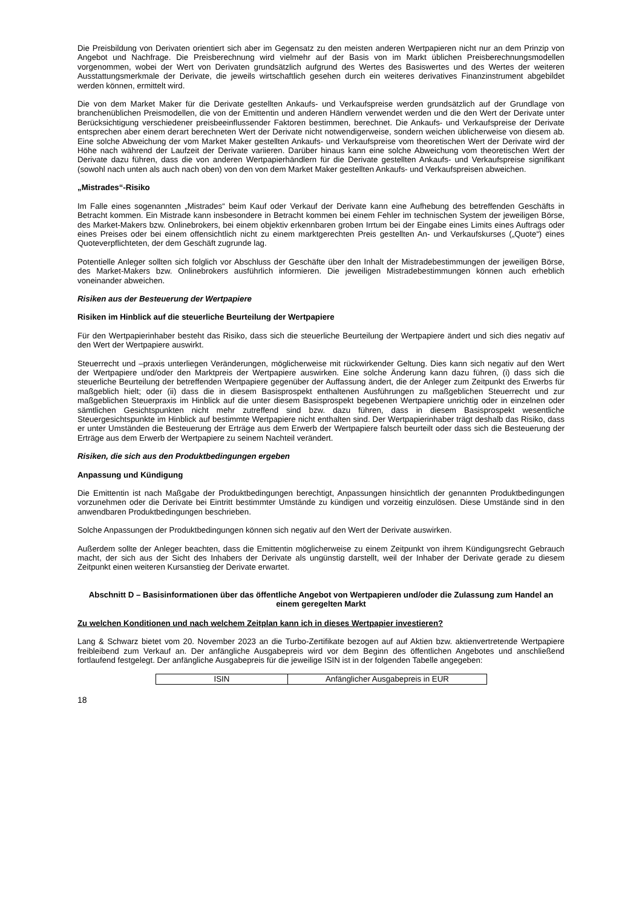Die Preisbildung von Derivaten orientiert sich aber im Gegensatz zu den meisten anderen Wertpapieren nicht nur an dem Prinzip von Angebot und Nachfrage. Die Preisberechnung wird vielmehr auf der Basis von im Markt üblichen Preisberechnungsmodellen vorgenommen, wobei der Wert von Derivaten grundsätzlich aufgrund des Wertes des Basiswertes und des Wertes der weiteren Ausstattungsmerkmale der Derivate, die jeweils wirtschaftlich gesehen durch ein weiteres derivatives Finanzinstrument abgebildet werden können, ermittelt wird.
Die von dem Market Maker für die Derivate gestellten Ankaufs- und Verkaufspreise werden grundsätzlich auf der Grundlage von branchenüblichen Preismodellen, die von der Emittentin und anderen Händlern verwendet werden und die den Wert der Derivate unter Berücksichtigung verschiedener preisbeeinflussender Faktoren bestimmen, berechnet. Die Ankaufs- und Verkaufspreise der Derivate entsprechen aber einem derart berechneten Wert der Derivate nicht notwendigerweise, sondern weichen üblicherweise von diesem ab. Eine solche Abweichung der vom Market Maker gestellten Ankaufs- und Verkaufspreise vom theoretischen Wert der Derivate wird der Höhe nach während der Laufzeit der Derivate variieren. Darüber hinaus kann eine solche Abweichung vom theoretischen Wert der Derivate dazu führen, dass die von anderen Wertpapierhändlern für die Derivate gestellten Ankaufs- und Verkaufspreise signifikant (sowohl nach unten als auch nach oben) von den von dem Market Maker gestellten Ankaufs- und Verkaufspreisen abweichen.
„Mistrades“-Risiko
Im Falle eines sogenannten „Mistrades“ beim Kauf oder Verkauf der Derivate kann eine Aufhebung des betreffenden Geschäfts in Betracht kommen. Ein Mistrade kann insbesondere in Betracht kommen bei einem Fehler im technischen System der jeweiligen Börse, des Market-Makers bzw. Onlinebrokers, bei einem objektiv erkennbaren groben Irrtum bei der Eingabe eines Limits eines Auftrags oder eines Preises oder bei einem offensichtlich nicht zu einem marktgerechten Preis gestellten An- und Verkaufskurses („Quote“) eines Quoteverpflichteten, der dem Geschäft zugrunde lag.
Potentielle Anleger sollten sich folglich vor Abschluss der Geschäfte über den Inhalt der Mistradebestimmungen der jeweiligen Börse, des Market-Makers bzw. Onlinebrokers ausführlich informieren. Die jeweiligen Mistradebestimmungen können auch erheblich voneinander abweichen.
Risiken aus der Besteuerung der Wertpapiere
Risiken im Hinblick auf die steuerliche Beurteilung der Wertpapiere
Für den Wertpapierinhaber besteht das Risiko, dass sich die steuerliche Beurteilung der Wertpapiere ändert und sich dies negativ auf den Wert der Wertpapiere auswirkt.
Steuerrecht und –praxis unterliegen Veränderungen, möglicherweise mit rückwirkender Geltung. Dies kann sich negativ auf den Wert der Wertpapiere und/oder den Marktpreis der Wertpapiere auswirken. Eine solche Änderung kann dazu führen, (i) dass sich die steuerliche Beurteilung der betreffenden Wertpapiere gegenüber der Auffassung ändert, die der Anleger zum Zeitpunkt des Erwerbs für maßgeblich hielt; oder (ii) dass die in diesem Basisprospekt enthaltenen Ausführungen zu maßgeblichen Steuerrecht und zur maßgeblichen Steuerpraxis im Hinblick auf die unter diesem Basisprospekt begebenen Wertpapiere unrichtig oder in einzelnen oder sämtlichen Gesichtspunkten nicht mehr zutreffend sind bzw. dazu führen, dass in diesem Basisprospekt wesentliche Steuergesichtspunkte im Hinblick auf bestimmte Wertpapiere nicht enthalten sind. Der Wertpapierinhaber trägt deshalb das Risiko, dass er unter Umständen die Besteuerung der Erträge aus dem Erwerb der Wertpapiere falsch beurteilt oder dass sich die Besteuerung der Erträge aus dem Erwerb der Wertpapiere zu seinem Nachteil verändert.
Risiken, die sich aus den Produktbedingungen ergeben
Anpassung und Kündigung
Die Emittentin ist nach Maßgabe der Produktbedingungen berechtigt, Anpassungen hinsichtlich der genannten Produktbedingungen vorzunehmen oder die Derivate bei Eintritt bestimmter Umstände zu kündigen und vorzeitig einzulösen. Diese Umstände sind in den anwendbaren Produktbedingungen beschrieben.
Solche Anpassungen der Produktbedingungen können sich negativ auf den Wert der Derivate auswirken.
Außerdem sollte der Anleger beachten, dass die Emittentin möglicherweise zu einem Zeitpunkt von ihrem Kündigungsrecht Gebrauch macht, der sich aus der Sicht des Inhabers der Derivate als ungünstig darstellt, weil der Inhaber der Derivate gerade zu diesem Zeitpunkt einen weiteren Kursanstieg der Derivate erwartet.
Abschnitt D – Basisinformationen über das öffentliche Angebot von Wertpapieren und/oder die Zulassung zum Handel an einem geregelten Markt
Zu welchen Konditionen und nach welchem Zeitplan kann ich in dieses Wertpapier investieren?
Lang & Schwarz bietet vom 20. November 2023 an die Turbo-Zertifikate bezogen auf auf Aktien bzw. aktienvertretende Wertpapiere freibleibend zum Verkauf an. Der anfängliche Ausgabepreis wird vor dem Beginn des öffentlichen Angebotes und anschließend fortlaufend festgelegt. Der anfängliche Ausgabepreis für die jeweilige ISIN ist in der folgenden Tabelle angegeben:
| ISIN | Anfänglicher Ausgabepreis in EUR |
18